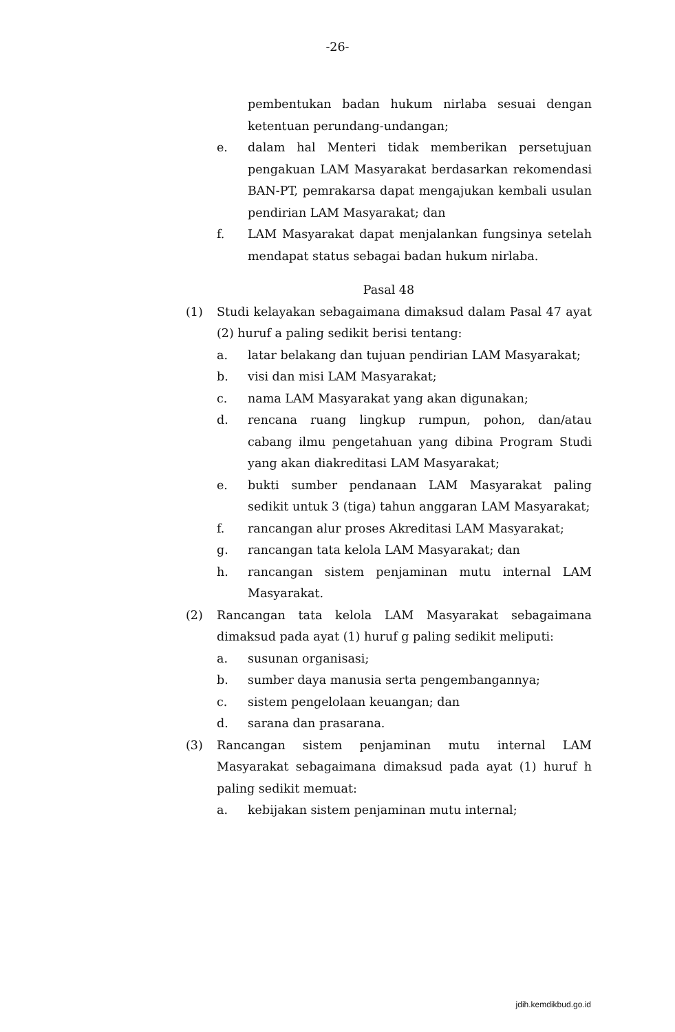-26-
pembentukan badan hukum nirlaba sesuai dengan ketentuan perundang-undangan;
e. dalam hal Menteri tidak memberikan persetujuan pengakuan LAM Masyarakat berdasarkan rekomendasi BAN-PT, pemrakarsa dapat mengajukan kembali usulan pendirian LAM Masyarakat; dan
f. LAM Masyarakat dapat menjalankan fungsinya setelah mendapat status sebagai badan hukum nirlaba.
Pasal 48
(1) Studi kelayakan sebagaimana dimaksud dalam Pasal 47 ayat (2) huruf a paling sedikit berisi tentang:
a. latar belakang dan tujuan pendirian LAM Masyarakat;
b. visi dan misi LAM Masyarakat;
c. nama LAM Masyarakat yang akan digunakan;
d. rencana ruang lingkup rumpun, pohon, dan/atau cabang ilmu pengetahuan yang dibina Program Studi yang akan diakreditasi LAM Masyarakat;
e. bukti sumber pendanaan LAM Masyarakat paling sedikit untuk 3 (tiga) tahun anggaran LAM Masyarakat;
f. rancangan alur proses Akreditasi LAM Masyarakat;
g. rancangan tata kelola LAM Masyarakat; dan
h. rancangan sistem penjaminan mutu internal LAM Masyarakat.
(2) Rancangan tata kelola LAM Masyarakat sebagaimana dimaksud pada ayat (1) huruf g paling sedikit meliputi:
a. susunan organisasi;
b. sumber daya manusia serta pengembangannya;
c. sistem pengelolaan keuangan; dan
d. sarana dan prasarana.
(3) Rancangan sistem penjaminan mutu internal LAM Masyarakat sebagaimana dimaksud pada ayat (1) huruf h paling sedikit memuat:
a. kebijakan sistem penjaminan mutu internal;
jdih.kemdikbud.go.id